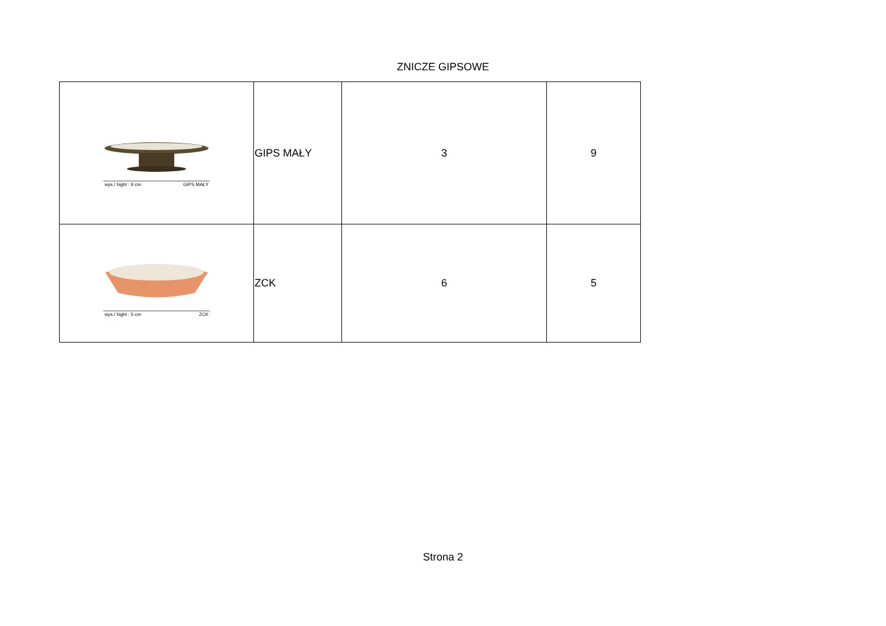ZNICZE GIPSOWE
| wys./ hight : 9 cm GIPS MAŁY | GIPS MAŁY | 3 | 9 |
| wys./ hight : 5 cm ZCK | ZCK | 6 | 5 |
Strona 2